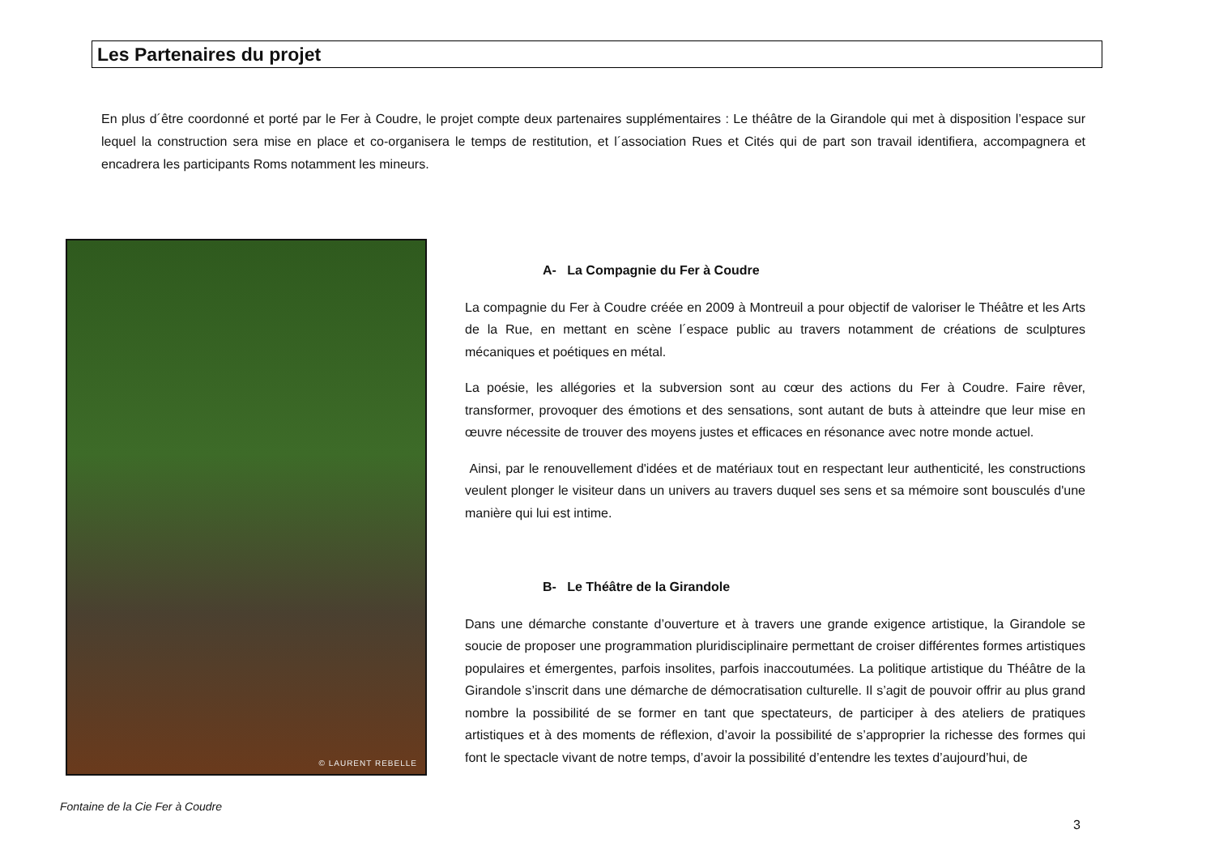Les Partenaires du projet
En plus d´être coordonné et porté par le Fer à Coudre, le projet compte deux partenaires supplémentaires : Le théâtre de la Girandole qui met à disposition l’espace sur lequel la construction sera mise en place et co-organisera le temps de restitution, et l´association Rues et Cités qui de part son travail identifiera, accompagnera et encadrera les participants Roms notamment les mineurs.
© LAURENT REBELLE
Fontaine de la Cie Fer à Coudre
A- La Compagnie du Fer à Coudre
La compagnie du Fer à Coudre créée en 2009 à Montreuil a pour objectif de valoriser le Théâtre et les Arts de la Rue, en mettant en scène l´espace public au travers notamment de créations de sculptures mécaniques et poétiques en métal.
La poésie, les allégories et la subversion sont au cœur des actions du Fer à Coudre. Faire rêver, transformer, provoquer des émotions et des sensations, sont autant de buts à atteindre que leur mise en œuvre nécessite de trouver des moyens justes et efficaces en résonance avec notre monde actuel.
Ainsi, par le renouvellement d'idées et de matériaux tout en respectant leur authenticité, les constructions veulent plonger le visiteur dans un univers au travers duquel ses sens et sa mémoire sont bousculés d'une manière qui lui est intime.
B- Le Théâtre de la Girandole
Dans une démarche constante d’ouverture et à travers une grande exigence artistique, la Girandole se soucie de proposer une programmation pluridisciplinaire permettant de croiser différentes formes artistiques populaires et émergentes, parfois insolites, parfois inaccoutumées. La politique artistique du Théâtre de la Girandole s’inscrit dans une démarche de démocratisation culturelle. Il s’agit de pouvoir offrir au plus grand nombre la possibilité de se former en tant que spectateurs, de participer à des ateliers de pratiques artistiques et à des moments de réflexion, d’avoir la possibilité de s’approprier la richesse des formes qui font le spectacle vivant de notre temps, d’avoir la possibilité d’entendre les textes d’aujourd’hui, de
3